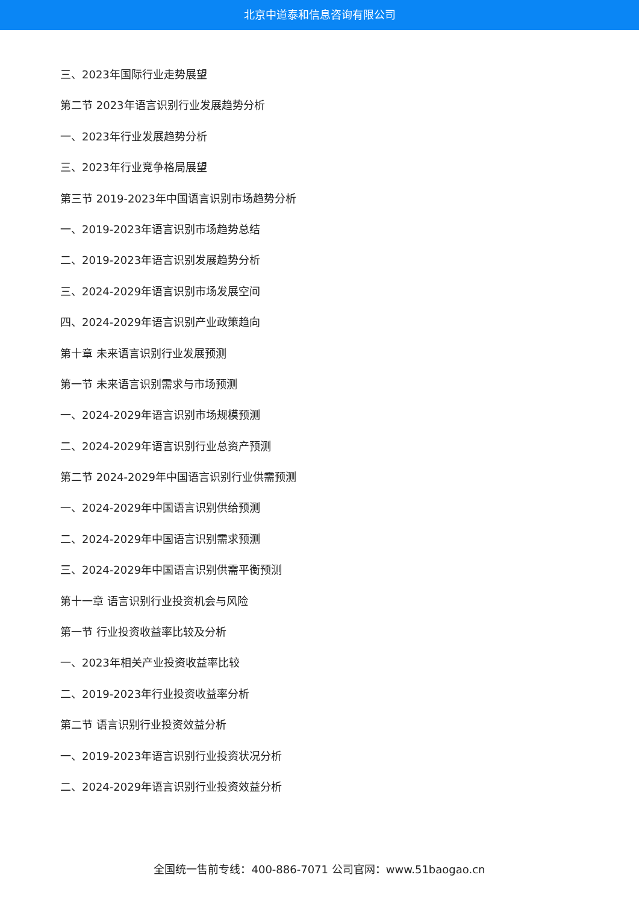北京中道泰和信息咨询有限公司
三、2023年国际行业走势展望
第二节 2023年语言识别行业发展趋势分析
一、2023年行业发展趋势分析
三、2023年行业竞争格局展望
第三节 2019-2023年中国语言识别市场趋势分析
一、2019-2023年语言识别市场趋势总结
二、2019-2023年语言识别发展趋势分析
三、2024-2029年语言识别市场发展空间
四、2024-2029年语言识别产业政策趋向
第十章 未来语言识别行业发展预测
第一节 未来语言识别需求与市场预测
一、2024-2029年语言识别市场规模预测
二、2024-2029年语言识别行业总资产预测
第二节 2024-2029年中国语言识别行业供需预测
一、2024-2029年中国语言识别供给预测
二、2024-2029年中国语言识别需求预测
三、2024-2029年中国语言识别供需平衡预测
第十一章 语言识别行业投资机会与风险
第一节 行业投资收益率比较及分析
一、2023年相关产业投资收益率比较
二、2019-2023年行业投资收益率分析
第二节 语言识别行业投资效益分析
一、2019-2023年语言识别行业投资状况分析
二、2024-2029年语言识别行业投资效益分析
全国统一售前专线：400-886-7071 公司官网：www.51baogao.cn